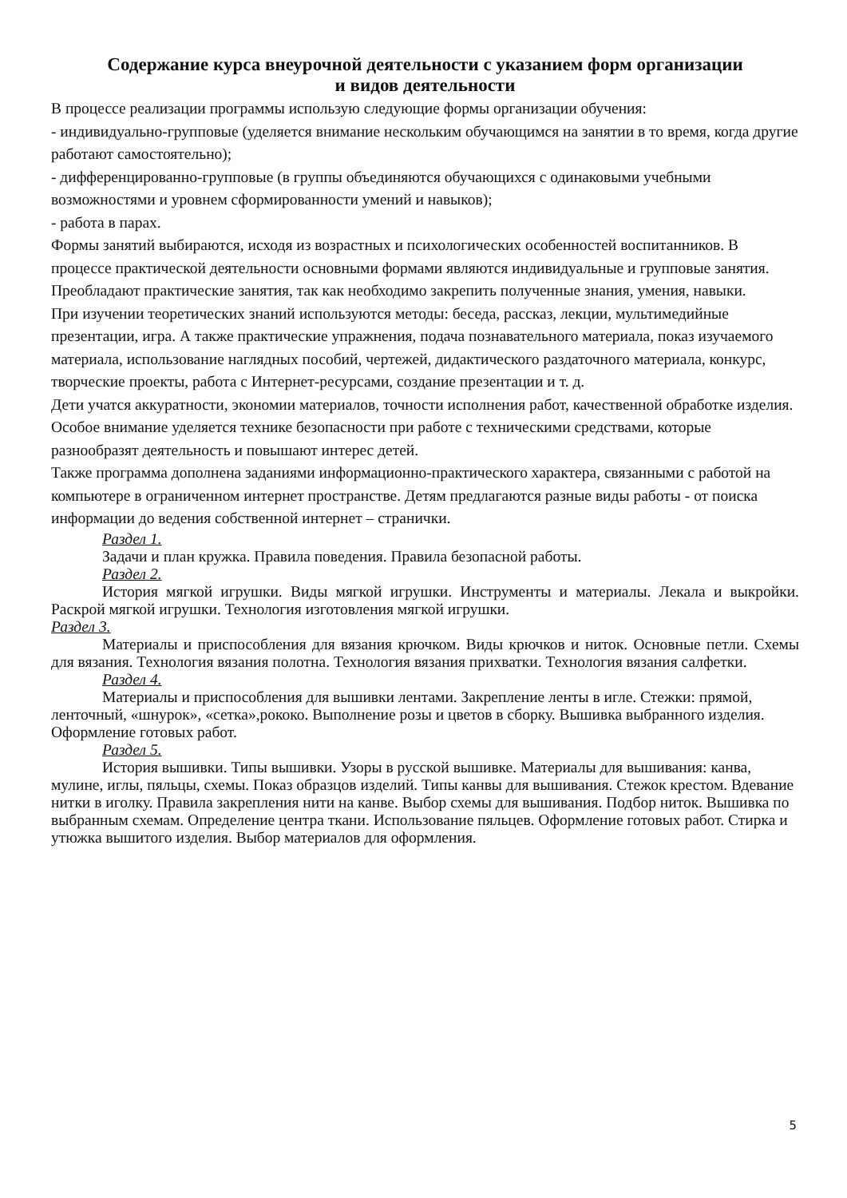Содержание курса внеурочной деятельности с указанием форм организации
и видов деятельности
В процессе реализации программы использую следующие формы организации обучения:
- индивидуально-групповые (уделяется внимание нескольким обучающимся на занятии в то время, когда другие работают самостоятельно);
- дифференцированно-групповые (в группы объединяются обучающихся с одинаковыми учебными возможностями и уровнем сформированности умений и навыков);
- работа в парах.
Формы занятий выбираются, исходя из возрастных и психологических особенностей воспитанников. В процессе практической деятельности основными формами являются индивидуальные и групповые занятия. Преобладают практические занятия, так как необходимо закрепить полученные знания, умения, навыки.
При изучении теоретических знаний используются методы: беседа, рассказ, лекции, мультимедийные презентации, игра. А также практические упражнения, подача познавательного материала, показ изучаемого материала, использование наглядных пособий, чертежей, дидактического раздаточного материала, конкурс, творческие проекты, работа с Интернет-ресурсами, создание презентации и т. д.
Дети учатся аккуратности, экономии материалов, точности исполнения работ, качественной обработке изделия. Особое внимание уделяется технике безопасности при работе с техническими средствами, которые разнообразят деятельность и повышают интерес детей.
Также программа дополнена заданиями информационно-практического характера, связанными с работой на компьютере в ограниченном интернет пространстве. Детям предлагаются разные виды работы - от поиска информации до ведения собственной интернет – странички.
Раздел 1.
Задачи и план кружка. Правила поведения. Правила безопасной работы.
Раздел 2.
История мягкой игрушки. Виды мягкой игрушки. Инструменты и материалы. Лекала и выкройки. Раскрой мягкой игрушки. Технология изготовления мягкой игрушки.
Раздел 3.
Материалы и приспособления для вязания крючком. Виды крючков и ниток. Основные петли. Схемы для вязания. Технология вязания полотна. Технология вязания прихватки. Технология вязания салфетки.
Раздел 4.
Материалы и приспособления для вышивки лентами. Закрепление ленты в игле. Стежки: прямой, ленточный, «шнурок», «сетка»,рококо. Выполнение розы и цветов в сборку. Вышивка выбранного изделия. Оформление готовых работ.
Раздел 5.
История вышивки. Типы вышивки. Узоры в русской вышивке. Материалы для вышивания: канва, мулине, иглы, пяльцы, схемы. Показ образцов изделий. Типы канвы для вышивания. Стежок крестом. Вдевание нитки в иголку. Правила закрепления нити на канве. Выбор схемы для вышивания. Подбор ниток. Вышивка по выбранным схемам. Определение центра ткани. Использование пяльцев. Оформление готовых работ. Стирка и утюжка вышитого изделия. Выбор материалов для оформления.
5